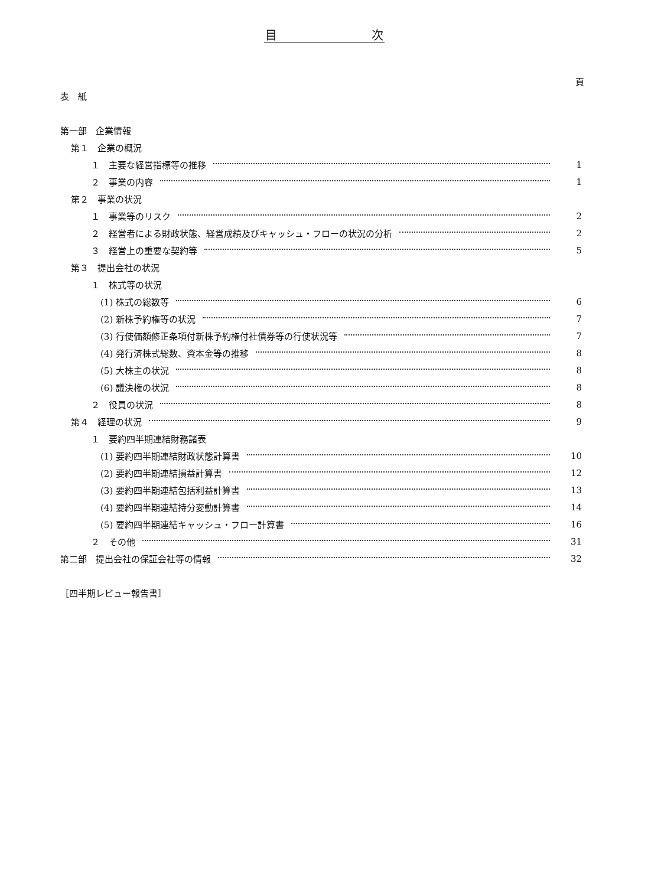目　　　　　　　　次
頁
表　紙
第一部　企業情報
第１　企業の概況
１　主要な経営指標等の推移 1
２　事業の内容 1
第２　事業の状況
１　事業等のリスク 2
２　経営者による財政状態、経営成績及びキャッシュ・フローの状況の分析 2
３　経営上の重要な契約等 5
第３　提出会社の状況
１　株式等の状況
(1) 株式の総数等 6
(2) 新株予約権等の状況 7
(3) 行使価額修正条項付新株予約権付社債券等の行使状況等 7
(4) 発行済株式総数、資本金等の推移 8
(5) 大株主の状況 8
(6) 議決権の状況 8
２　役員の状況 8
第４　経理の状況 9
１　要約四半期連結財務諸表
(1) 要約四半期連結財政状態計算書 10
(2) 要約四半期連結損益計算書 12
(3) 要約四半期連結包括利益計算書 13
(4) 要約四半期連結持分変動計算書 14
(5) 要約四半期連結キャッシュ・フロー計算書 16
２　その他 31
第二部　提出会社の保証会社等の情報 32
［四半期レビュー報告書］